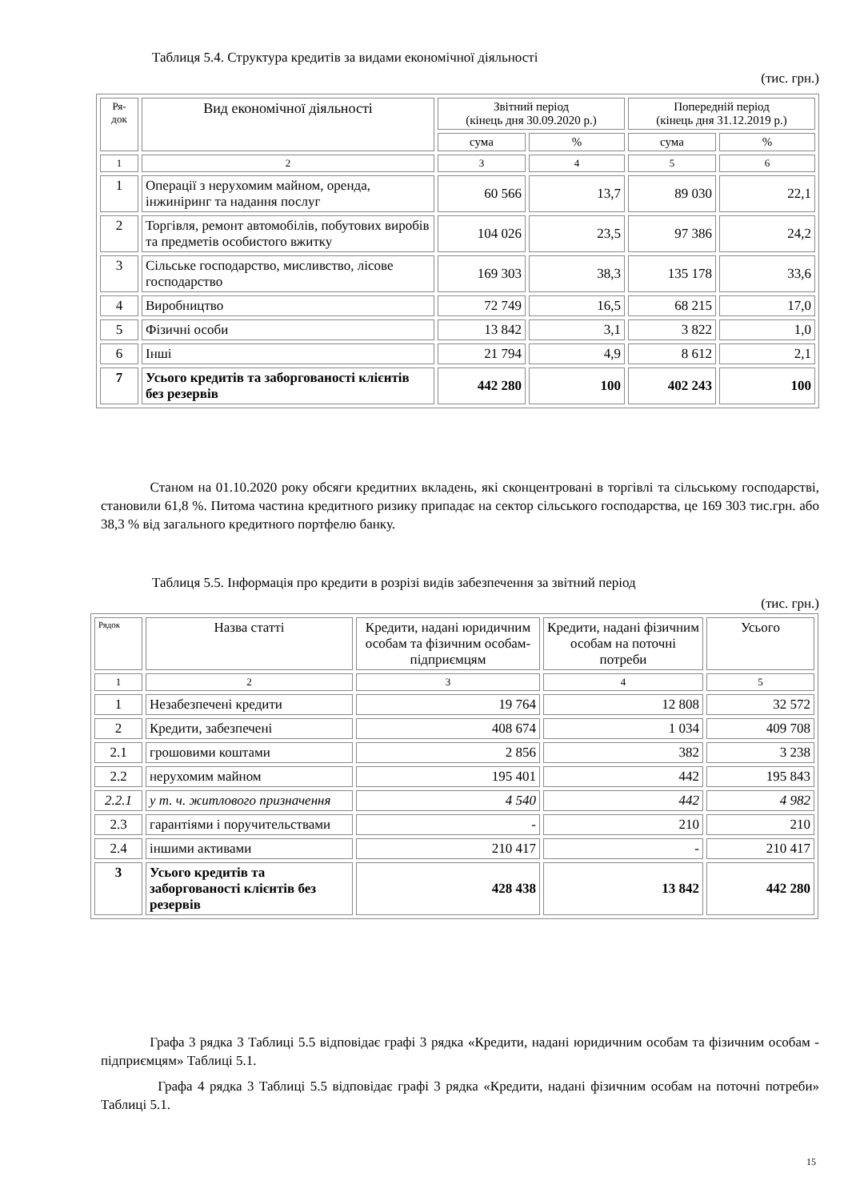Таблиця 5.4. Структура кредитів за видами економічної діяльності
(тис. грн.)
| Ря- док | Вид економічної діяльності | Звітний період (кінець дня 30.09.2020 р.) | | Попередній період (кінець дня 31.12.2019 р.) | |
| --- | --- | --- | --- | --- | --- |
| | | сума | % | сума | % |
| 1 | 2 | 3 | 4 | 5 | 6 |
| 1 | Операції з нерухомим майном, оренда, інжиніринг та надання послуг | 60 566 | 13,7 | 89 030 | 22,1 |
| 2 | Торгівля, ремонт автомобілів, побутових виробів та предметів особистого вжитку | 104 026 | 23,5 | 97 386 | 24,2 |
| 3 | Сільське господарство, мисливство, лісове господарство | 169 303 | 38,3 | 135 178 | 33,6 |
| 4 | Виробництво | 72 749 | 16,5 | 68 215 | 17,0 |
| 5 | Фізичні особи | 13 842 | 3,1 | 3 822 | 1,0 |
| 6 | Інші | 21 794 | 4,9 | 8 612 | 2,1 |
| 7 | Усього кредитів та заборгованості клієнтів без резервів | 442 280 | 100 | 402 243 | 100 |
Станом на 01.10.2020 року обсяги кредитних вкладень, які сконцентровані в торгівлі та сільському господарстві, становили 61,8 %. Питома частина кредитного ризику припадає на сектор сільського господарства, це 169 303 тис.грн. або 38,3 % від загального кредитного портфелю банку.
Таблиця 5.5. Інформація про кредити в розрізі видів забезпечення за звітний період
(тис. грн.)
| Рядок | Назва статті | Кредити, надані юридичним особам та фізичним особам-підприємцям | Кредити, надані фізичним особам на поточні потреби | Усього |
| --- | --- | --- | --- | --- |
| 1 | 2 | 3 | 4 | 5 |
| 1 | Незабезпечені кредити | 19 764 | 12 808 | 32 572 |
| 2 | Кредити, забезпечені | 408 674 | 1 034 | 409 708 |
| 2.1 | грошовими коштами | 2 856 | 382 | 3 238 |
| 2.2 | нерухомим майном | 195 401 | 442 | 195 843 |
| 2.2.1 | у т. ч. житлового призначення | 4 540 | 442 | 4 982 |
| 2.3 | гарантіями і поручительствами | - | 210 | 210 |
| 2.4 | іншими активами | 210 417 | - | 210 417 |
| 3 | Усього кредитів та заборгованості клієнтів без резервів | 428 438 | 13 842 | 442 280 |
Графа 3 рядка 3 Таблиці 5.5 відповідає графі 3 рядка «Кредити, надані юридичним особам та фізичним особам - підприємцям» Таблиці 5.1.
Графа 4 рядка 3 Таблиці 5.5 відповідає графі 3 рядка «Кредити, надані фізичним особам на поточні потреби» Таблиці 5.1.
15